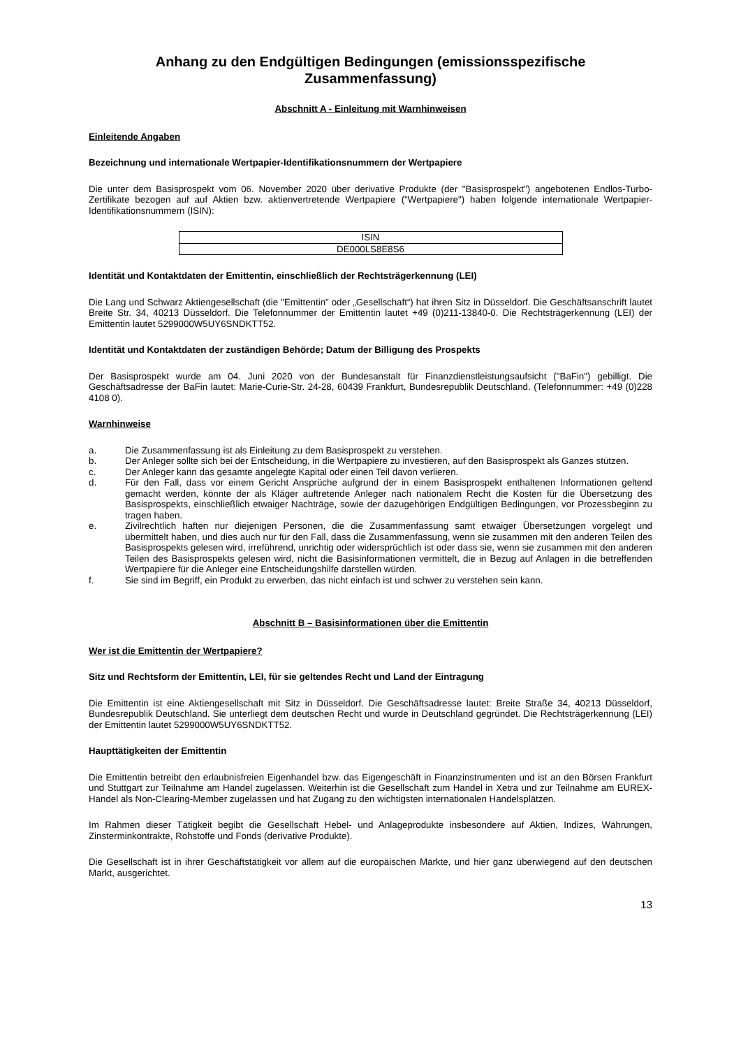Anhang zu den Endgültigen Bedingungen (emissionsspezifische Zusammenfassung)
Abschnitt A - Einleitung mit Warnhinweisen
Einleitende Angaben
Bezeichnung und internationale Wertpapier-Identifikationsnummern der Wertpapiere
Die unter dem Basisprospekt vom 06. November 2020 über derivative Produkte (der "Basisprospekt") angebotenen Endlos-Turbo-Zertifikate bezogen auf auf Aktien bzw. aktienvertretende Wertpapiere ("Wertpapiere") haben folgende internationale Wertpapier-Identifikationsnummern (ISIN):
| ISIN |
| --- |
| DE000LS8E8S6 |
Identität und Kontaktdaten der Emittentin, einschließlich der Rechtsträgerkennung (LEI)
Die Lang und Schwarz Aktiengesellschaft (die "Emittentin" oder „Gesellschaft“) hat ihren Sitz in Düsseldorf. Die Geschäftsanschrift lautet Breite Str. 34, 40213 Düsseldorf. Die Telefonnummer der Emittentin lautet +49 (0)211-13840-0. Die Rechtsträgerkennung (LEI) der Emittentin lautet 5299000W5UY6SNDKTT52.
Identität und Kontaktdaten der zuständigen Behörde; Datum der Billigung des Prospekts
Der Basisprospekt wurde am 04. Juni 2020 von der Bundesanstalt für Finanzdienstleistungsaufsicht ("BaFin") gebilligt. Die Geschäftsadresse der BaFin lautet: Marie-Curie-Str. 24-28, 60439 Frankfurt, Bundesrepublik Deutschland. (Telefonnummer: +49 (0)228 4108 0).
Warnhinweise
a. Die Zusammenfassung ist als Einleitung zu dem Basisprospekt zu verstehen.
b. Der Anleger sollte sich bei der Entscheidung, in die Wertpapiere zu investieren, auf den Basisprospekt als Ganzes stützen.
c. Der Anleger kann das gesamte angelegte Kapital oder einen Teil davon verlieren.
d. Für den Fall, dass vor einem Gericht Ansprüche aufgrund der in einem Basisprospekt enthaltenen Informationen geltend gemacht werden, könnte der als Kläger auftretende Anleger nach nationalem Recht die Kosten für die Übersetzung des Basisprospekts, einschließlich etwaiger Nachträge, sowie der dazugehörigen Endgültigen Bedingungen, vor Prozessbeginn zu tragen haben.
e. Zivilrechtlich haften nur diejenigen Personen, die die Zusammenfassung samt etwaiger Übersetzungen vorgelegt und übermittelt haben, und dies auch nur für den Fall, dass die Zusammenfassung, wenn sie zusammen mit den anderen Teilen des Basisprospekts gelesen wird, irreführend, unrichtig oder widersprüchlich ist oder dass sie, wenn sie zusammen mit den anderen Teilen des Basisprospekts gelesen wird, nicht die Basisinformationen vermittelt, die in Bezug auf Anlagen in die betreffenden Wertpapiere für die Anleger eine Entscheidungshilfe darstellen würden.
f. Sie sind im Begriff, ein Produkt zu erwerben, das nicht einfach ist und schwer zu verstehen sein kann.
Abschnitt B – Basisinformationen über die Emittentin
Wer ist die Emittentin der Wertpapiere?
Sitz und Rechtsform der Emittentin, LEI, für sie geltendes Recht und Land der Eintragung
Die Emittentin ist eine Aktiengesellschaft mit Sitz in Düsseldorf. Die Geschäftsadresse lautet: Breite Straße 34, 40213 Düsseldorf, Bundesrepublik Deutschland. Sie unterliegt dem deutschen Recht und wurde in Deutschland gegründet. Die Rechtsträgerkennung (LEI) der Emittentin lautet 5299000W5UY6SNDKTT52.
Haupttätigkeiten der Emittentin
Die Emittentin betreibt den erlaubnisfreien Eigenhandel bzw. das Eigengeschäft in Finanzinstrumenten und ist an den Börsen Frankfurt und Stuttgart zur Teilnahme am Handel zugelassen. Weiterhin ist die Gesellschaft zum Handel in Xetra und zur Teilnahme am EUREX-Handel als Non-Clearing-Member zugelassen und hat Zugang zu den wichtigsten internationalen Handelsplätzen.
Im Rahmen dieser Tätigkeit begibt die Gesellschaft Hebel- und Anlageprodukte insbesondere auf Aktien, Indizes, Währungen, Zinsterminkontrakte, Rohstoffe und Fonds (derivative Produkte).
Die Gesellschaft ist in ihrer Geschäftstätigkeit vor allem auf die europäischen Märkte, und hier ganz überwiegend auf den deutschen Markt, ausgerichtet.
13